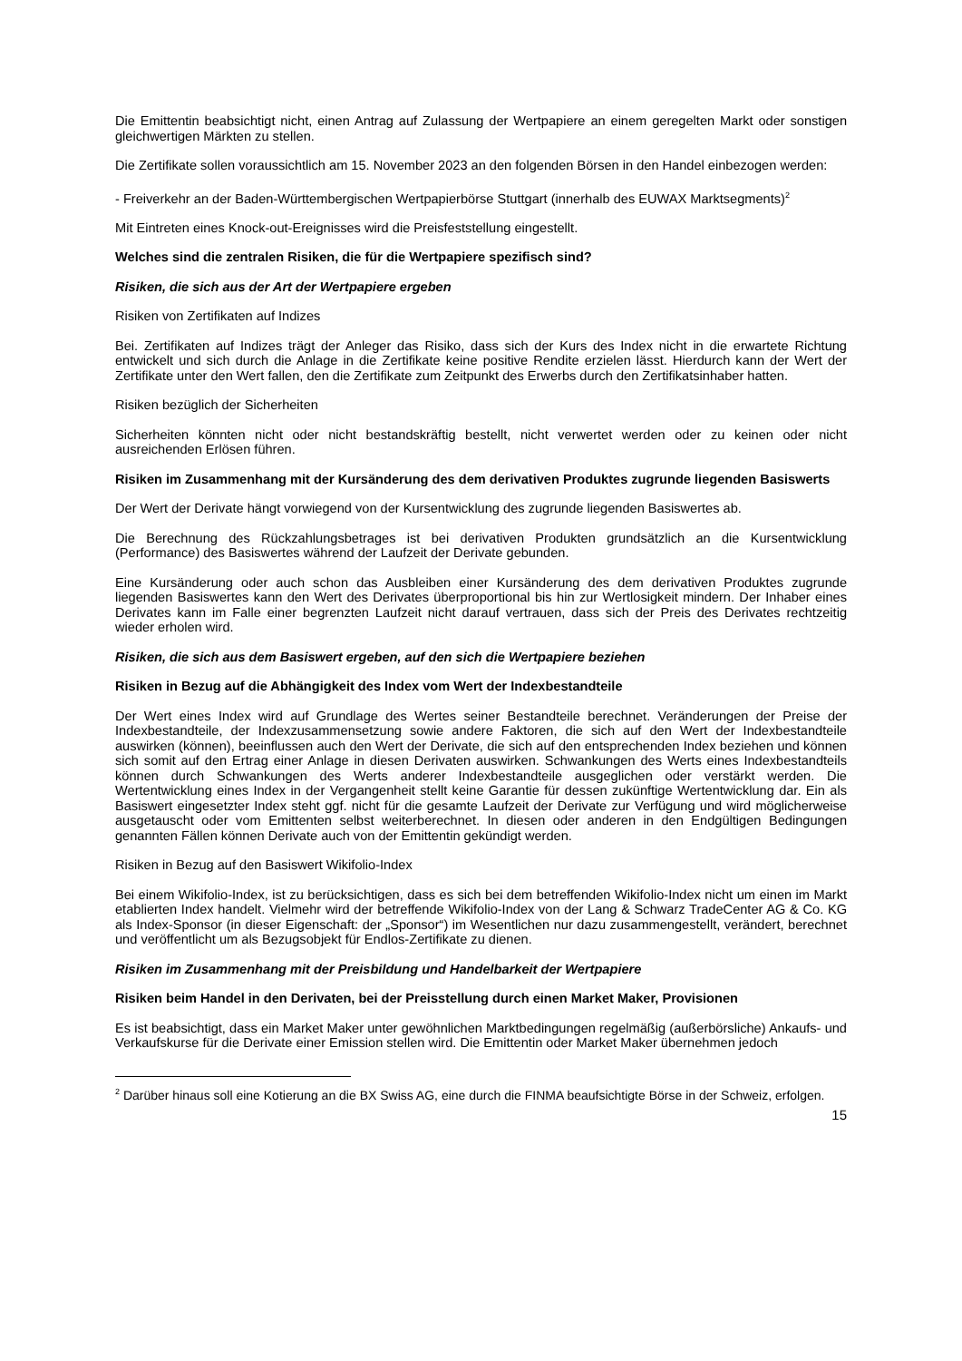Die Emittentin beabsichtigt nicht, einen Antrag auf Zulassung der Wertpapiere an einem geregelten Markt oder sonstigen gleichwertigen Märkten zu stellen.
Die Zertifikate sollen voraussichtlich am 15. November 2023 an den folgenden Börsen in den Handel einbezogen werden:
- Freiverkehr an der Baden-Württembergischen Wertpapierbörse Stuttgart (innerhalb des EUWAX Marktsegments)<sup>2</sup>
Mit Eintreten eines Knock-out-Ereignisses wird die Preisfeststellung eingestellt.
Welches sind die zentralen Risiken, die für die Wertpapiere spezifisch sind?
Risiken, die sich aus der Art der Wertpapiere ergeben
Risiken von Zertifikaten auf Indizes
Bei. Zertifikaten auf Indizes trägt der Anleger das Risiko, dass sich der Kurs des Index nicht in die erwartete Richtung entwickelt und sich durch die Anlage in die Zertifikate keine positive Rendite erzielen lässt. Hierdurch kann der Wert der Zertifikate unter den Wert fallen, den die Zertifikate zum Zeitpunkt des Erwerbs durch den Zertifikatsinhaber hatten.
Risiken bezüglich der Sicherheiten
Sicherheiten könnten nicht oder nicht bestandskräftig bestellt, nicht verwertet werden oder zu keinen oder nicht ausreichenden Erlösen führen.
Risiken im Zusammenhang mit der Kursänderung des dem derivativen Produktes zugrunde liegenden Basiswerts
Der Wert der Derivate hängt vorwiegend von der Kursentwicklung des zugrunde liegenden Basiswertes ab.
Die Berechnung des Rückzahlungsbetrages ist bei derivativen Produkten grundsätzlich an die Kursentwicklung (Performance) des Basiswertes während der Laufzeit der Derivate gebunden.
Eine Kursänderung oder auch schon das Ausbleiben einer Kursänderung des dem derivativen Produktes zugrunde liegenden Basiswertes kann den Wert des Derivates überproportional bis hin zur Wertlosigkeit mindern. Der Inhaber eines Derivates kann im Falle einer begrenzten Laufzeit nicht darauf vertrauen, dass sich der Preis des Derivates rechtzeitig wieder erholen wird.
Risiken, die sich aus dem Basiswert ergeben, auf den sich die Wertpapiere beziehen
Risiken in Bezug auf die Abhängigkeit des Index vom Wert der Indexbestandteile
Der Wert eines Index wird auf Grundlage des Wertes seiner Bestandteile berechnet. Veränderungen der Preise der Indexbestandteile, der Indexzusammensetzung sowie andere Faktoren, die sich auf den Wert der Indexbestandteile auswirken (können), beeinflussen auch den Wert der Derivate, die sich auf den entsprechenden Index beziehen und können sich somit auf den Ertrag einer Anlage in diesen Derivaten auswirken. Schwankungen des Werts eines Indexbestandteils können durch Schwankungen des Werts anderer Indexbestandteile ausgeglichen oder verstärkt werden. Die Wertentwicklung eines Index in der Vergangenheit stellt keine Garantie für dessen zukünftige Wertentwicklung dar. Ein als Basiswert eingesetzter Index steht ggf. nicht für die gesamte Laufzeit der Derivate zur Verfügung und wird möglicherweise ausgetauscht oder vom Emittenten selbst weiterberechnet. In diesen oder anderen in den Endgültigen Bedingungen genannten Fällen können Derivate auch von der Emittentin gekündigt werden.
Risiken in Bezug auf den Basiswert Wikifolio-Index
Bei einem Wikifolio-Index, ist zu berücksichtigen, dass es sich bei dem betreffenden Wikifolio-Index nicht um einen im Markt etablierten Index handelt. Vielmehr wird der betreffende Wikifolio-Index von der Lang & Schwarz TradeCenter AG & Co. KG als Index-Sponsor (in dieser Eigenschaft: der „Sponsor“) im Wesentlichen nur dazu zusammengestellt, verändert, berechnet und veröffentlicht um als Bezugsobjekt für Endlos-Zertifikate zu dienen.
Risiken im Zusammenhang mit der Preisbildung und Handelbarkeit der Wertpapiere
Risiken beim Handel in den Derivaten, bei der Preisstellung durch einen Market Maker, Provisionen
Es ist beabsichtigt, dass ein Market Maker unter gewöhnlichen Marktbedingungen regelmäßig (außerbörsliche) Ankaufs- und Verkaufskurse für die Derivate einer Emission stellen wird. Die Emittentin oder Market Maker übernehmen jedoch
<sup>2</sup> Darüber hinaus soll eine Kotierung an die BX Swiss AG, eine durch die FINMA beaufsichtigte Börse in der Schweiz, erfolgen.
15